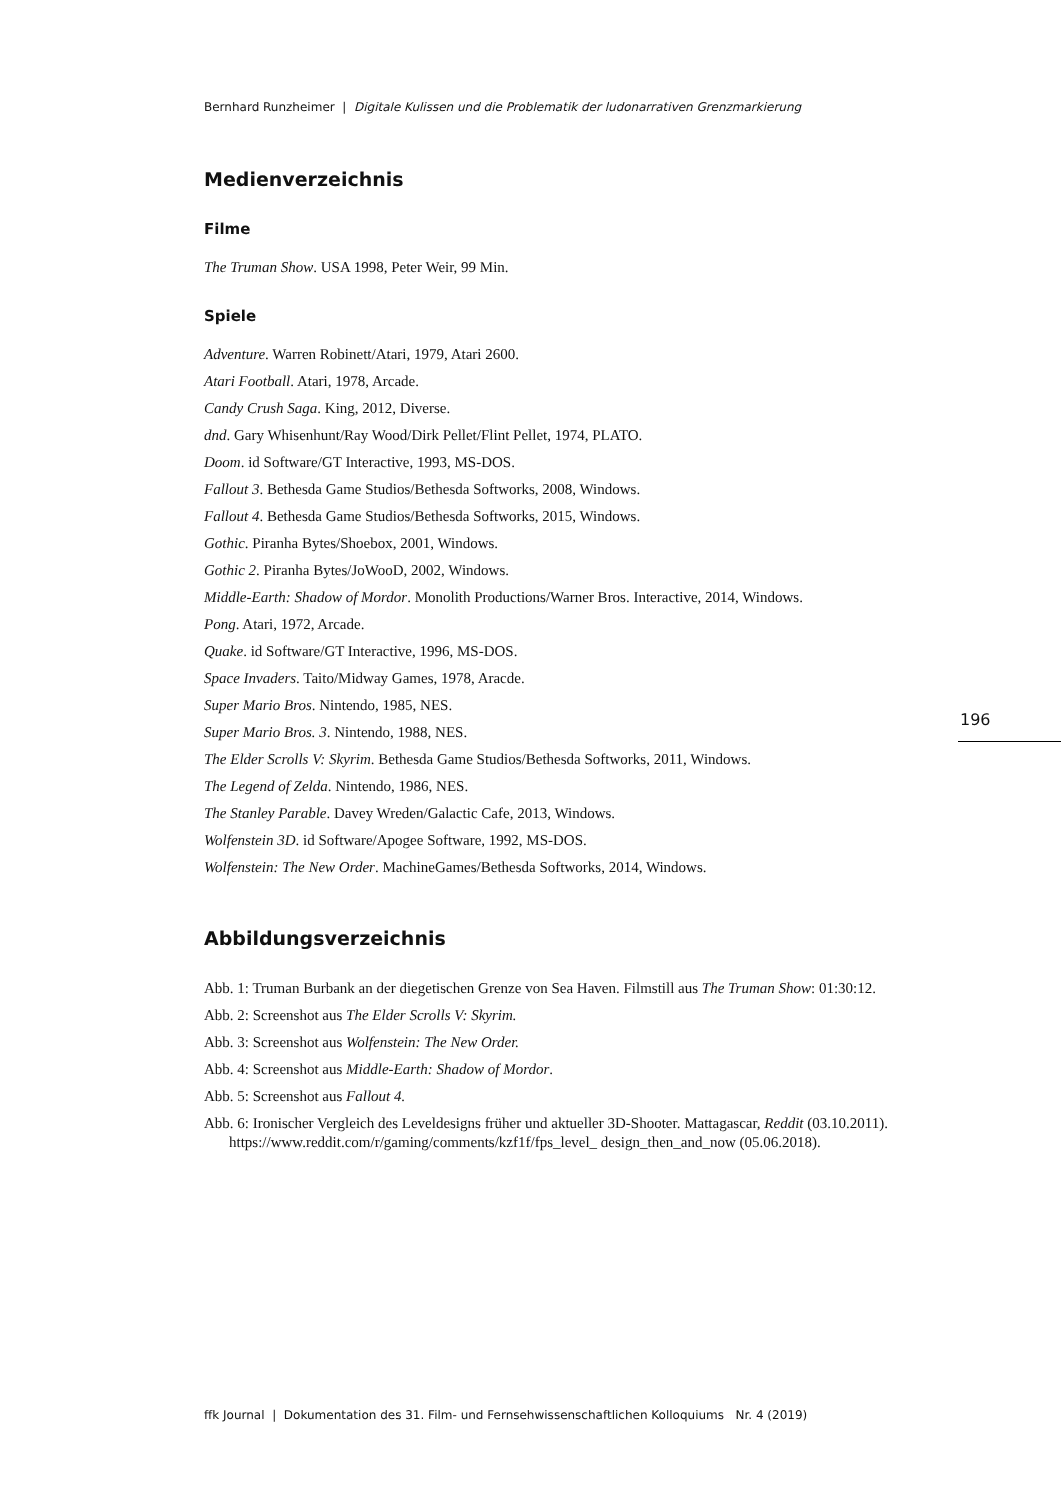Bernhard Runzheimer | Digitale Kulissen und die Problematik der ludonarrativen Grenzmarkierung
Medienverzeichnis
Filme
The Truman Show. USA 1998, Peter Weir, 99 Min.
Spiele
Adventure. Warren Robinett/Atari, 1979, Atari 2600.
Atari Football. Atari, 1978, Arcade.
Candy Crush Saga. King, 2012, Diverse.
dnd. Gary Whisenhunt/Ray Wood/Dirk Pellet/Flint Pellet, 1974, PLATO.
Doom. id Software/GT Interactive, 1993, MS-DOS.
Fallout 3. Bethesda Game Studios/Bethesda Softworks, 2008, Windows.
Fallout 4. Bethesda Game Studios/Bethesda Softworks, 2015, Windows.
Gothic. Piranha Bytes/Shoebox, 2001, Windows.
Gothic 2. Piranha Bytes/JoWooD, 2002, Windows.
Middle-Earth: Shadow of Mordor. Monolith Productions/Warner Bros. Interactive, 2014, Windows.
Pong. Atari, 1972, Arcade.
Quake. id Software/GT Interactive, 1996, MS-DOS.
Space Invaders. Taito/Midway Games, 1978, Aracde.
Super Mario Bros. Nintendo, 1985, NES.
Super Mario Bros. 3. Nintendo, 1988, NES.
The Elder Scrolls V: Skyrim. Bethesda Game Studios/Bethesda Softworks, 2011, Windows.
The Legend of Zelda. Nintendo, 1986, NES.
The Stanley Parable. Davey Wreden/Galactic Cafe, 2013, Windows.
Wolfenstein 3D. id Software/Apogee Software, 1992, MS-DOS.
Wolfenstein: The New Order. MachineGames/Bethesda Softworks, 2014, Windows.
Abbildungsverzeichnis
Abb. 1: Truman Burbank an der diegetischen Grenze von Sea Haven. Filmstill aus The Truman Show: 01:30:12.
Abb. 2: Screenshot aus The Elder Scrolls V: Skyrim.
Abb. 3: Screenshot aus Wolfenstein: The New Order.
Abb. 4: Screenshot aus Middle-Earth: Shadow of Mordor.
Abb. 5: Screenshot aus Fallout 4.
Abb. 6: Ironischer Vergleich des Leveldesigns früher und aktueller 3D-Shooter. Mattagascar, Reddit (03.10.2011). https://www.reddit.com/r/gaming/comments/kzf1f/fps_level_ design_then_and_now (05.06.2018).
196
ffk Journal | Dokumentation des 31. Film- und Fernsehwissenschaftlichen Kolloquiums Nr. 4 (2019)